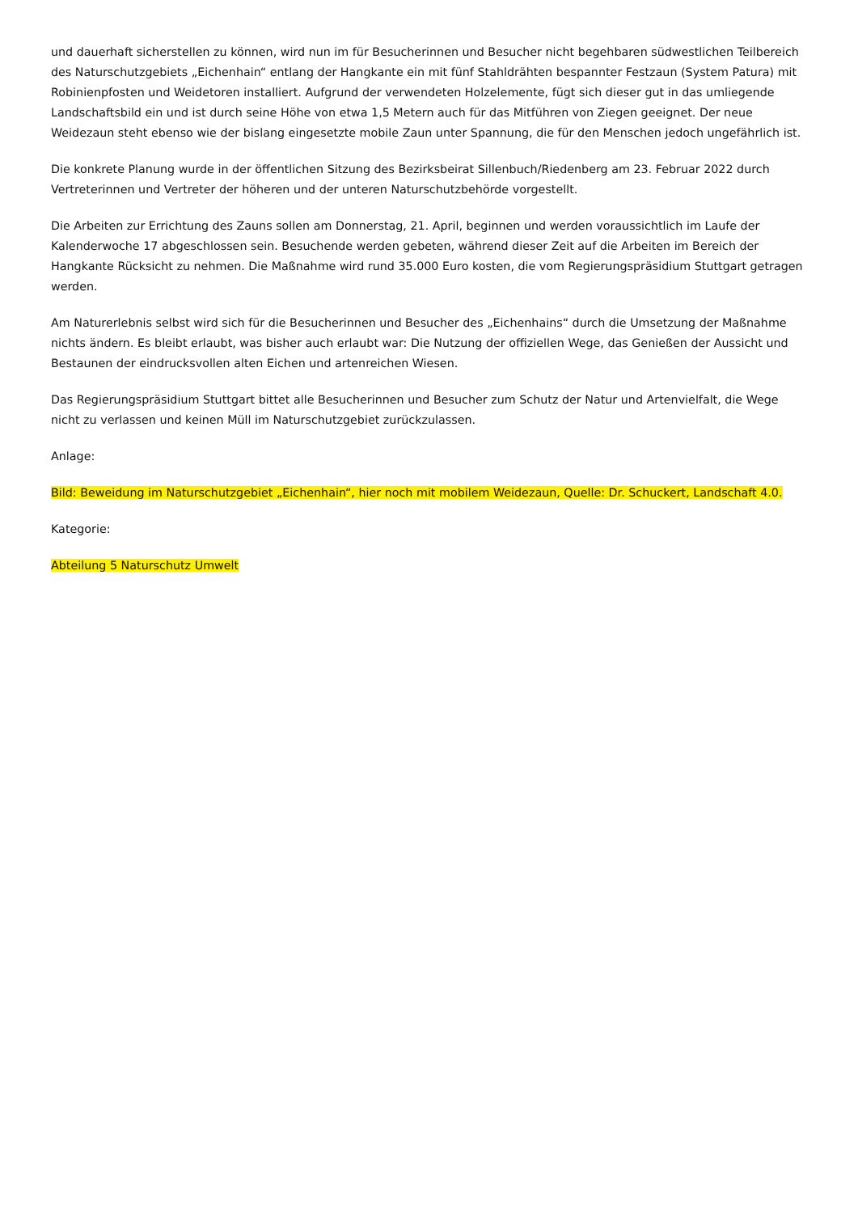und dauerhaft sicherstellen zu können, wird nun im für Besucherinnen und Besucher nicht begehbaren südwestlichen Teilbereich des Naturschutzgebiets „Eichenhain“ entlang der Hangkante ein mit fünf Stahldrähten bespannter Festzaun (System Patura) mit Robinienpfosten und Weidetoren installiert. Aufgrund der verwendeten Holzelemente, fügt sich dieser gut in das umliegende Landschaftsbild ein und ist durch seine Höhe von etwa 1,5 Metern auch für das Mitführen von Ziegen geeignet. Der neue Weidezaun steht ebenso wie der bislang eingesetzte mobile Zaun unter Spannung, die für den Menschen jedoch ungefährlich ist.
Die konkrete Planung wurde in der öffentlichen Sitzung des Bezirksbeirat Sillenbuch/Riedenberg am 23. Februar 2022 durch Vertreterinnen und Vertreter der höheren und der unteren Naturschutzbehörde vorgestellt.
Die Arbeiten zur Errichtung des Zauns sollen am Donnerstag, 21. April, beginnen und werden voraussichtlich im Laufe der Kalenderwoche 17 abgeschlossen sein. Besuchende werden gebeten, während dieser Zeit auf die Arbeiten im Bereich der Hangkante Rücksicht zu nehmen. Die Maßnahme wird rund 35.000 Euro kosten, die vom Regierungspräsidium Stuttgart getragen werden.
Am Naturerlebnis selbst wird sich für die Besucherinnen und Besucher des „Eichenhains“ durch die Umsetzung der Maßnahme nichts ändern. Es bleibt erlaubt, was bisher auch erlaubt war: Die Nutzung der offiziellen Wege, das Genießen der Aussicht und Bestaunen der eindrucksvollen alten Eichen und artenreichen Wiesen.
Das Regierungspräsidium Stuttgart bittet alle Besucherinnen und Besucher zum Schutz der Natur und Artenvielfalt, die Wege nicht zu verlassen und keinen Müll im Naturschutzgebiet zurückzulassen.
Anlage:
Bild: Beweidung im Naturschutzgebiet „Eichenhain“, hier noch mit mobilem Weidezaun, Quelle: Dr. Schuckert, Landschaft 4.0.
Kategorie:
Abteilung 5 Naturschutz Umwelt